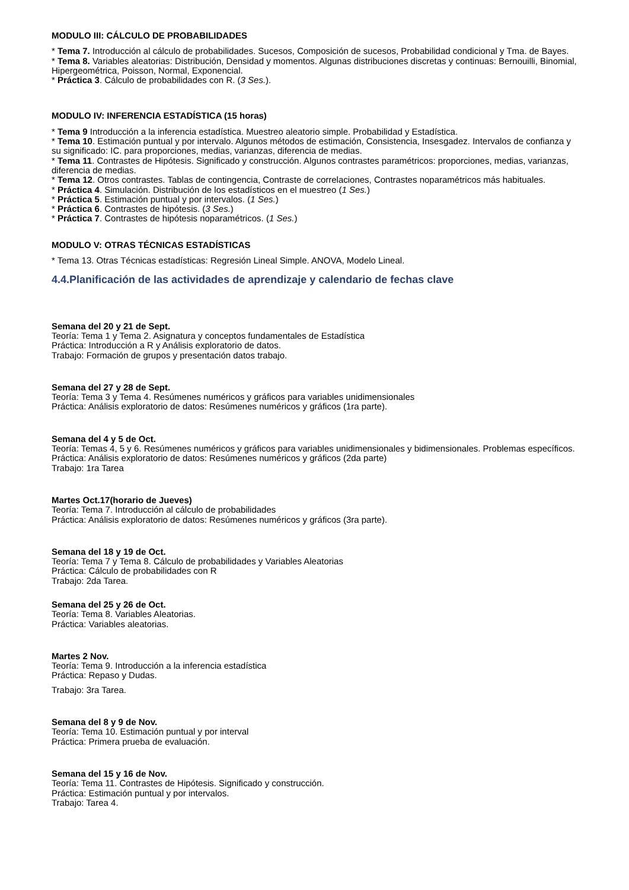MODULO III: CÁLCULO DE PROBABILIDADES
* Tema 7. Introducción al cálculo de probabilidades. Sucesos, Composición de sucesos, Probabilidad condicional y Tma. de Bayes.
* Tema 8. Variables aleatorias: Distribución, Densidad y momentos. Algunas distribuciones discretas y continuas: Bernouilli, Binomial, Hipergeométrica, Poisson, Normal, Exponencial.
* Práctica 3. Cálculo de probabilidades con R. (3 Ses.).
MODULO IV: INFERENCIA ESTADÍSTICA (15 horas)
* Tema 9 Introducción a la inferencia estadística. Muestreo aleatorio simple. Probabilidad y Estadística.
* Tema 10. Estimación puntual y por intervalo. Algunos métodos de estimación, Consistencia, Insesgadez. Intervalos de confianza y su significado: IC. para proporciones, medias, varianzas, diferencia de medias.
* Tema 11. Contrastes de Hipótesis. Significado y construcción. Algunos contrastes paramétricos: proporciones, medias, varianzas, diferencia de medias.
* Tema 12. Otros contrastes. Tablas de contingencia, Contraste de correlaciones, Contrastes noparamétricos más habituales.
* Práctica 4. Simulación. Distribución de los estadísticos en el muestreo (1 Ses.)
* Práctica 5. Estimación puntual y por intervalos. (1 Ses.)
* Práctica 6. Contrastes de hipótesis. (3 Ses.)
* Práctica 7. Contrastes de hipótesis noparamétricos. (1 Ses.)
MODULO V: OTRAS TÉCNICAS ESTADÍSTICAS
* Tema 13. Otras Técnicas estadísticas: Regresión Lineal Simple. ANOVA, Modelo Lineal.
4.4.Planificación de las actividades de aprendizaje y calendario de fechas clave
Semana del 20 y 21 de Sept.
Teoría: Tema 1 y Tema 2. Asignatura y conceptos fundamentales de Estadística
Práctica: Introducción a R y Análisis exploratorio de datos.
Trabajo: Formación de grupos y presentación datos trabajo.
Semana del 27 y 28 de Sept.
Teoría: Tema 3 y Tema 4. Resúmenes numéricos y gráficos para variables unidimensionales
Práctica: Análisis exploratorio de datos: Resúmenes numéricos y gráficos (1ra parte).
Semana del 4 y 5 de Oct.
Teoría: Temas 4, 5 y 6. Resúmenes numéricos y gráficos para variables unidimensionales y bidimensionales. Problemas específicos.
Práctica: Análisis exploratorio de datos: Resúmenes numéricos y gráficos (2da parte)
Trabajo: 1ra Tarea
Martes Oct.17(horario de Jueves)
Teoría: Tema 7. Introducción al cálculo de probabilidades
Práctica: Análisis exploratorio de datos: Resúmenes numéricos y gráficos (3ra parte).
Semana del 18 y 19 de Oct.
Teoría: Tema 7 y Tema 8. Cálculo de probabilidades y Variables Aleatorias
Práctica: Cálculo de probabilidades con R
Trabajo: 2da Tarea.
Semana del 25 y 26 de Oct.
Teoría: Tema 8. Variables Aleatorias.
Práctica: Variables aleatorias.
Martes 2 Nov.
Teoría: Tema 9. Introducción a la inferencia estadística
Práctica: Repaso y Dudas.
Trabajo: 3ra Tarea.
Semana del 8 y 9 de Nov.
Teoría: Tema 10. Estimación puntual y por interval
Práctica: Primera prueba de evaluación.
Semana del 15 y 16 de Nov.
Teoría: Tema 11. Contrastes de Hipótesis. Significado y construcción.
Práctica: Estimación puntual y por intervalos.
Trabajo: Tarea 4.